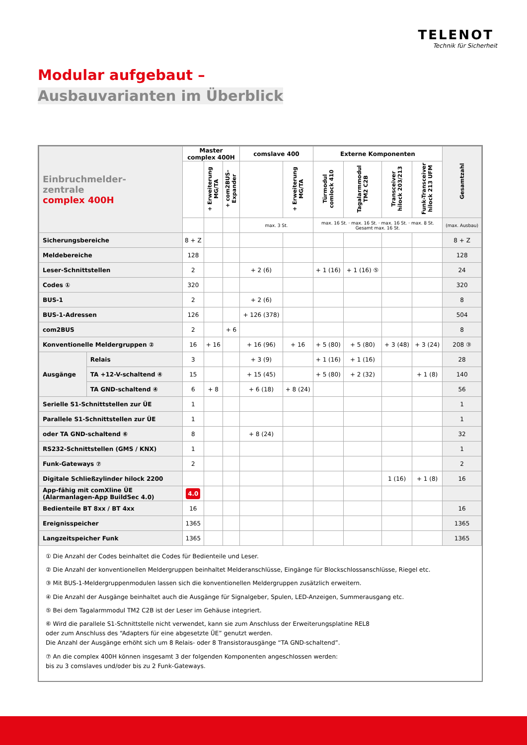TELENOT
Technik für Sicherheit
Modular aufgebaut –
Ausbauvarianten im Überblick
| Einbruchmelder- zentrale complex 400H | | Master complex 400H | | | comslave 400 | | Externe Komponenten | | | | Gesamtzahl |
| --- | --- | --- | --- | --- | --- | --- | --- | --- | --- | --- | --- |
| | | | + Erweiterung MG/TA | + com2BUS-Expander | | + Erweiterung MG/TA | Türmodul comlock 410 | Tagalarmmodul TM2 C2B | Transceiver hilock 203/213 | Funk-Transceiver hilock 213 UFM | |
| | | | | | max. 3 St. | | max. 16 St. · max. 16 St. · max. 16 St. · max. 8 St. Gesamt max. 16 St. | | | | (max. Ausbau) |
| Sicherungsbereiche | | 8 + Z | | | | | | | | | 8 + Z |
| Meldebereiche | | 128 | | | | | | | | | 128 |
| Leser-Schnittstellen | | 2 | | | + 2 (6) | | + 1 (16) | + 1 (16) ⑤ | | | 24 |
| Codes ① | | 320 | | | | | | | | | 320 |
| BUS-1 | | 2 | | | + 2 (6) | | | | | | 8 |
| BUS-1-Adressen | | 126 | | | + 126 (378) | | | | | | 504 |
| com2BUS | | 2 | | + 6 | | | | | | | 8 |
| Konventionelle Meldergruppen ② | | 16 | + 16 | | + 16 (96) | + 16 | + 5 (80) | + 5 (80) | + 3 (48) | + 3 (24) | 208 ③ |
| Ausgänge | Relais | 3 | | | + 3 (9) | | + 1 (16) | + 1 (16) | | | 28 |
| | TA +12-V-schaltend ④ | 15 | | | + 15 (45) | | + 5 (80) | + 2 (32) | | + 1 (8) | 140 |
| | TA GND-schaltend ④ | 6 | + 8 | | + 6 (18) | + 8 (24) | | | | | 56 |
| Serielle S1-Schnittstellen zur ÜE | | 1 | | | | | | | | | 1 |
| Parallele S1-Schnittstellen zur ÜE | | 1 | | | | | | | | | 1 |
| oder TA GND-schaltend ⑥ | | 8 | | | + 8 (24) | | | | | | 32 |
| RS232-Schnittstellen (GMS / KNX) | | 1 | | | | | | | | | 1 |
| Funk-Gateways ⑦ | | 2 | | | | | | | | | 2 |
| Digitale Schließzylinder hilock 2200 | | | | | | | | | 1 (16) | + 1 (8) | 16 |
| App-fähig mit comXline ÜE (Alarmanlagen-App BuildSec 4.0) | | 4.0 | | | | | | | | | |
| Bedienteile BT 8xx / BT 4xx | | 16 | | | | | | | | | 16 |
| Ereignisspeicher | | 1365 | | | | | | | | | 1365 |
| Langzeitspeicher Funk | | 1365 | | | | | | | | | 1365 |
① Die Anzahl der Codes beinhaltet die Codes für Bedienteile und Leser.
② Die Anzahl der konventionellen Meldergruppen beinhaltet Melderanschlüsse, Eingänge für Blockschlossanschlüsse, Riegel etc.
③ Mit BUS-1-Meldergruppenmodulen lassen sich die konventionellen Meldergruppen zusätzlich erweitern.
④ Die Anzahl der Ausgänge beinhaltet auch die Ausgänge für Signalgeber, Spulen, LED-Anzeigen, Summerausgang etc.
⑤ Bei dem Tagalarmmodul TM2 C2B ist der Leser im Gehäuse integriert.
⑥ Wird die parallele S1-Schnittstelle nicht verwendet, kann sie zum Anschluss der Erweiterungsplatine REL8
oder zum Anschluss des “Adapters für eine abgesetzte ÜE” genutzt werden.
Die Anzahl der Ausgänge erhöht sich um 8 Relais- oder 8 Transistorausgänge “TA GND-schaltend”.
⑦ An die complex 400H können insgesamt 3 der folgenden Komponenten angeschlossen werden:
bis zu 3 comslaves und/oder bis zu 2 Funk-Gateways.